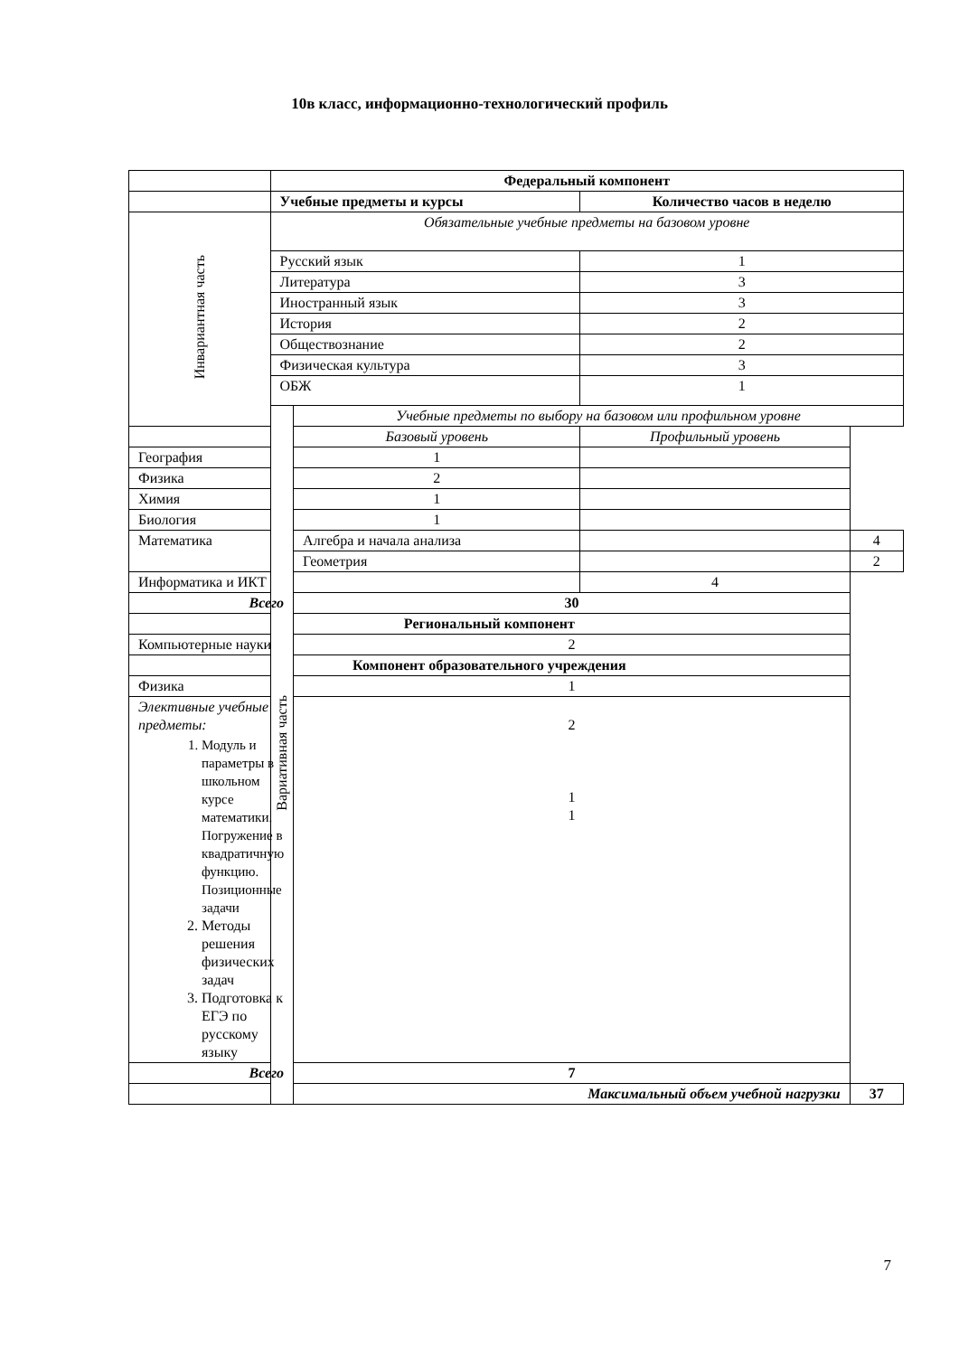10в класс, информационно-технологический профиль
| | Федеральный компонент | | | |
| | Учебные предметы и курсы | | Количество часов в неделю | |
| Инвариантная часть | Обязательные учебные предметы на базовом уровне | | | |
| | Русский язык | | 1 | |
| | Литература | | 3 | |
| | Иностранный язык | | 3 | |
| | История | | 2 | |
| | Обществознание | | 2 | |
| | Физическая культура | | 3 | |
| | ОБЖ | | 1 | |
| | Вариативная часть | Учебные предметы по выбору на базовом или профильном уровне | | |
| | | Базовый уровень | Профильный уровень | |
| География | | 1 | | |
| Физика | | 2 | | |
| Химия | | 1 | | |
| Биология | | 1 | | |
| Математика | | Алгебра и начала анализа | | 4 |
| | | Геометрия | | 2 |
| Информатика и ИКТ | | | 4 | |
| Всего | | 30 | | |
| Региональный компонент | | | | |
| Компьютерные науки | | 2 | | |
| Компонент образовательного учреждения | | | | |
| Физика | | 1 | | |
| Элективные учебные предметы: 1. Модуль и параметры в школьном курсе математики. Погружение в квадратичную функцию. Позиционные задачи 2. Методы решения физических задач 3. Подготовка к ЕГЭ по русскому языку | | 2 1 1 | | |
| Всего | | 7 | | |
| | | Максимальный объем учебной нагрузки | | 37 |
7